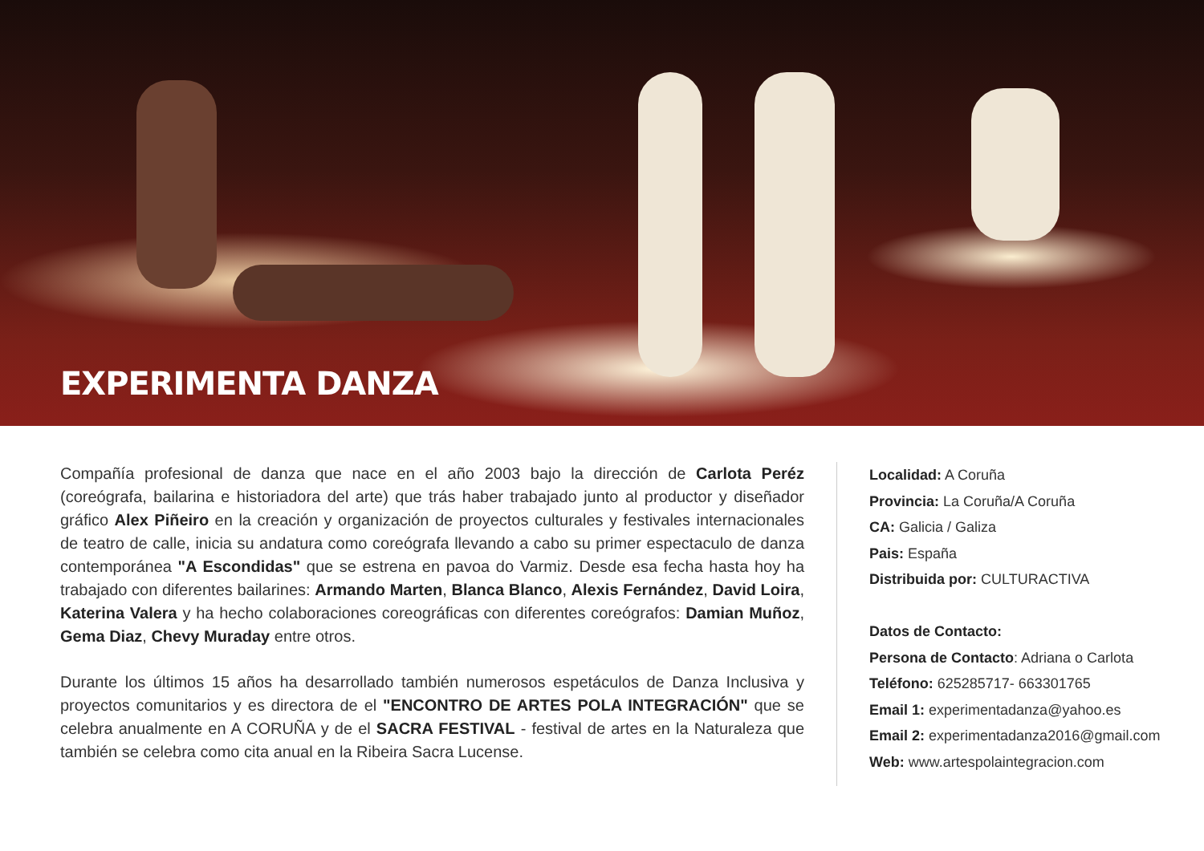EXPERIMENTA DANZA
Compañía profesional de danza que nace en el año 2003 bajo la dirección de Carlota Peréz (coreógrafa, bailarina e historiadora del arte) que trás haber trabajado junto al productor y diseñador gráfico Alex Piñeiro en la creación y organización de proyectos culturales y festivales internacionales de teatro de calle, inicia su andatura como coreógrafa llevando a cabo su primer espectaculo de danza contemporánea "A Escondidas" que se estrena en pavoa do Varmiz. Desde esa fecha hasta hoy ha trabajado con diferentes bailarines: Armando Marten, Blanca Blanco, Alexis Fernández, David Loira, Katerina Valera y ha hecho colaboraciones coreográficas con diferentes coreógrafos: Damian Muñoz, Gema Diaz, Chevy Muraday entre otros.
Durante los últimos 15 años ha desarrollado también numerosos espetáculos de Danza Inclusiva y proyectos comunitarios y es directora de el "ENCONTRO DE ARTES POLA INTEGRACIÓN" que se celebra anualmente en A CORUÑA y de el SACRA FESTIVAL - festival de artes en la Naturaleza que también se celebra como cita anual en la Ribeira Sacra Lucense.
Localidad: A Coruña
Provincia: La Coruña/A Coruña
CA: Galicia / Galiza
Pais: España
Distribuida por: CULTURACTIVA
Datos de Contacto:
Persona de Contacto: Adriana o Carlota
Teléfono: 625285717- 663301765
Email 1: experimentadanza@yahoo.es
Email 2: experimentadanza2016@gmail.com
Web: www.artespolaintegracion.com